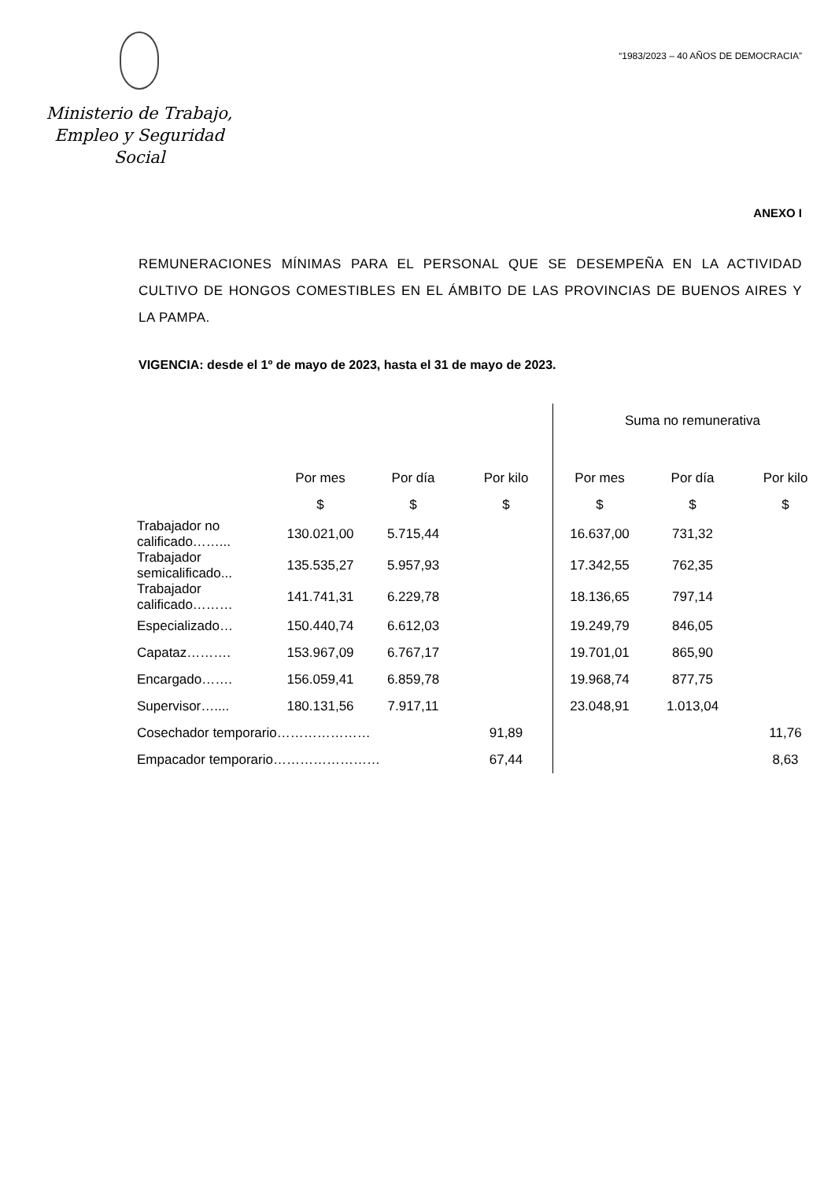Ministerio de Trabajo,
Empleo y Seguridad Social
“1983/2023 – 40 AÑOS DE DEMOCRACIA”
ANEXO I
REMUNERACIONES MÍNIMAS PARA EL PERSONAL QUE SE DESEMPEÑA EN LA ACTIVIDAD CULTIVO DE HONGOS COMESTIBLES EN EL ÁMBITO DE LAS PROVINCIAS DE BUENOS AIRES Y LA PAMPA.
VIGENCIA: desde el 1º de mayo de 2023, hasta el 31 de mayo de 2023.
| | | | | Suma no remunerativa | | |
| --- | --- | --- | --- | --- | --- | --- |
| | Por mes | Por día | Por kilo | Por mes | Por día | Por kilo |
| | $ | $ | $ | $ | $ | $ |
| Trabajador no calificado……... | 130.021,00 | 5.715,44 | | 16.637,00 | 731,32 | |
| Trabajador semicalificado... | 135.535,27 | 5.957,93 | | 17.342,55 | 762,35 | |
| Trabajador calificado……… | 141.741,31 | 6.229,78 | | 18.136,65 | 797,14 | |
| Especializado… | 150.440,74 | 6.612,03 | | 19.249,79 | 846,05 | |
| Capataz………. | 153.967,09 | 6.767,17 | | 19.701,01 | 865,90 | |
| Encargado……. | 156.059,41 | 6.859,78 | | 19.968,74 | 877,75 | |
| Supervisor….... | 180.131,56 | 7.917,11 | | 23.048,91 | 1.013,04 | |
| Cosechador temporario………………… | | | 91,89 | | | 11,76 |
| Empacador temporario…………………… | | | 67,44 | | | 8,63 |